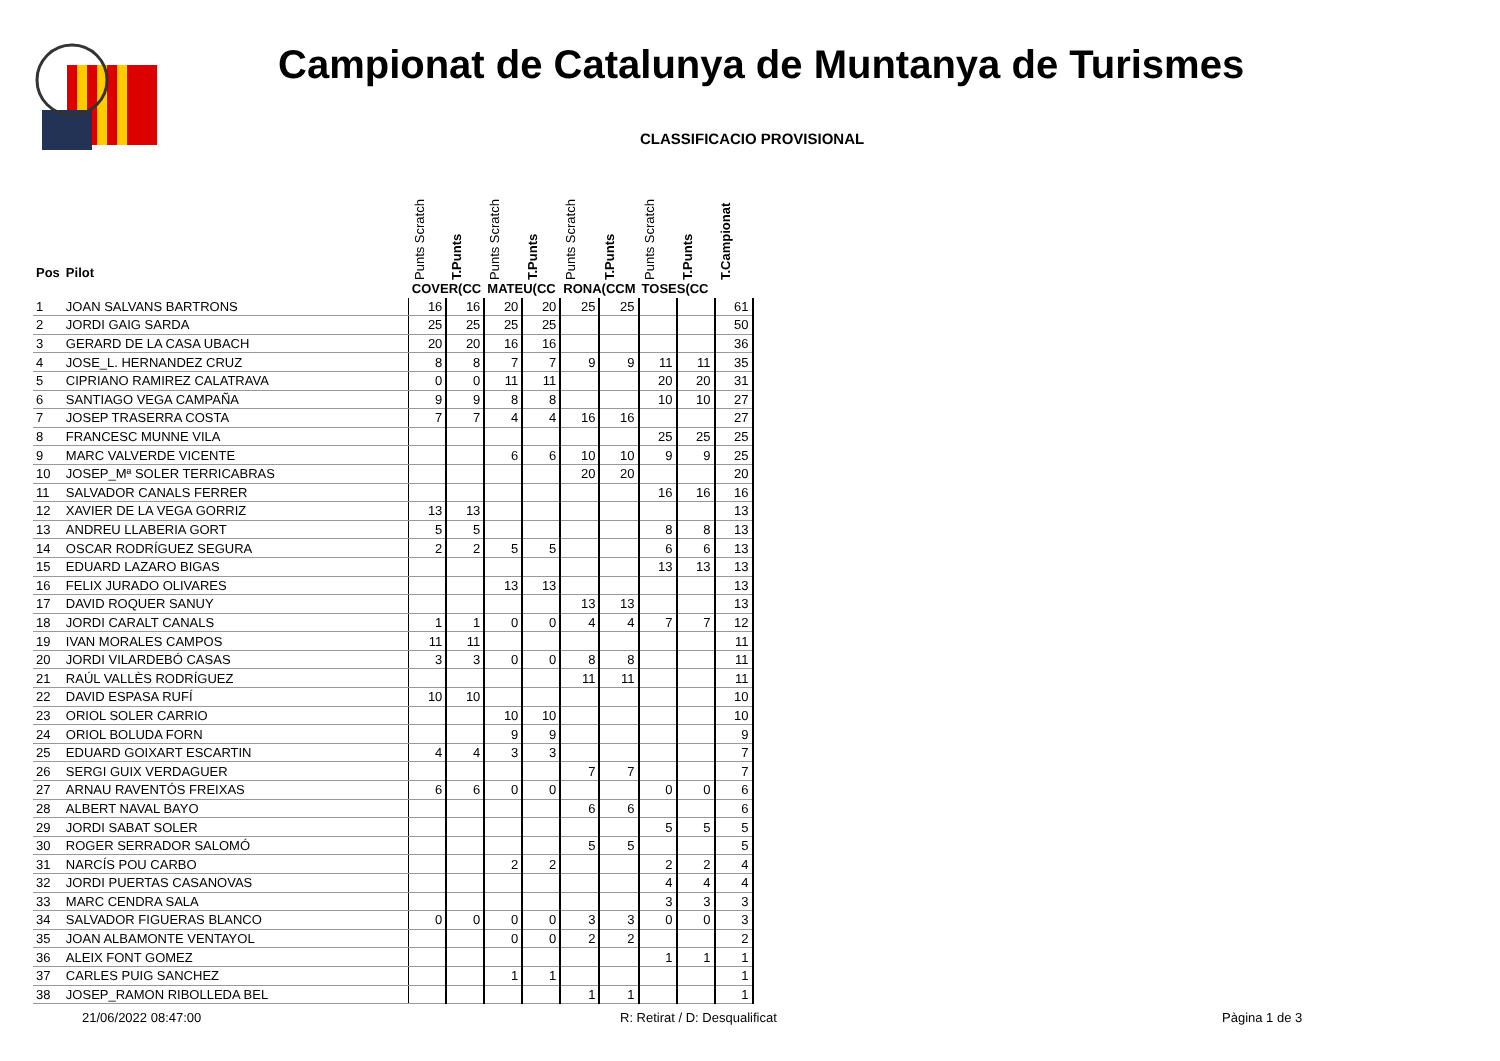Campionat de Catalunya de Muntanya de Turismes
CLASSIFICACIO PROVISIONAL
| Pos | Pilot | Punts Scratch | T.Punts | Punts Scratch | T.Punts | Punts Scratch | T.Punts | Punts Scratch | T.Punts | T.Campionat |
| --- | --- | --- | --- | --- | --- | --- | --- | --- | --- | --- |
| | | COVER(CC | | MATEU(CC | | RONA(CCM | | TOSES(CC | | |
| 1 | JOAN SALVANS BARTRONS | 16 | 16 | 20 | 20 | 25 | 25 | | | 61 |
| 2 | JORDI GAIG SARDA | 25 | 25 | 25 | 25 | | | | | 50 |
| 3 | GERARD DE LA CASA UBACH | 20 | 20 | 16 | 16 | | | | | 36 |
| 4 | JOSE_L. HERNANDEZ CRUZ | 8 | 8 | 7 | 7 | 9 | 9 | 11 | 11 | 35 |
| 5 | CIPRIANO RAMIREZ CALATRAVA | 0 | 0 | 11 | 11 | | | 20 | 20 | 31 |
| 6 | SANTIAGO VEGA CAMPAÑA | 9 | 9 | 8 | 8 | | | 10 | 10 | 27 |
| 7 | JOSEP TRASERRA COSTA | 7 | 7 | 4 | 4 | 16 | 16 | | | 27 |
| 8 | FRANCESC MUNNE VILA | | | | | | | 25 | 25 | 25 |
| 9 | MARC VALVERDE VICENTE | | | 6 | 6 | 10 | 10 | 9 | 9 | 25 |
| 10 | JOSEP_Mª SOLER TERRICABRAS | | | | | 20 | 20 | | | 20 |
| 11 | SALVADOR CANALS FERRER | | | | | | | 16 | 16 | 16 |
| 12 | XAVIER DE LA VEGA GORRIZ | 13 | 13 | | | | | | | 13 |
| 13 | ANDREU LLABERIA GORT | 5 | 5 | | | | | 8 | 8 | 13 |
| 14 | OSCAR RODRÍGUEZ SEGURA | 2 | 2 | 5 | 5 | | | 6 | 6 | 13 |
| 15 | EDUARD LAZARO BIGAS | | | | | | | 13 | 13 | 13 |
| 16 | FELIX JURADO OLIVARES | | | 13 | 13 | | | | | 13 |
| 17 | DAVID ROQUER SANUY | | | | | 13 | 13 | | | 13 |
| 18 | JORDI CARALT CANALS | 1 | 1 | 0 | 0 | 4 | 4 | 7 | 7 | 12 |
| 19 | IVAN MORALES CAMPOS | 11 | 11 | | | | | | | 11 |
| 20 | JORDI VILARDEBÓ CASAS | 3 | 3 | 0 | 0 | 8 | 8 | | | 11 |
| 21 | RAÚL VALLÈS RODRÍGUEZ | | | | | 11 | 11 | | | 11 |
| 22 | DAVID ESPASA RUFÍ | 10 | 10 | | | | | | | 10 |
| 23 | ORIOL SOLER CARRIO | | | 10 | 10 | | | | | 10 |
| 24 | ORIOL BOLUDA FORN | | | 9 | 9 | | | | | 9 |
| 25 | EDUARD GOIXART ESCARTIN | 4 | 4 | 3 | 3 | | | | | 7 |
| 26 | SERGI GUIX VERDAGUER | | | | | 7 | 7 | | | 7 |
| 27 | ARNAU RAVENTÓS FREIXAS | 6 | 6 | 0 | 0 | | | 0 | 0 | 6 |
| 28 | ALBERT NAVAL BAYO | | | | | 6 | 6 | | | 6 |
| 29 | JORDI SABAT SOLER | | | | | | | 5 | 5 | 5 |
| 30 | ROGER SERRADOR SALOMÓ | | | | | 5 | 5 | | | 5 |
| 31 | NARCÍS POU CARBO | | | 2 | 2 | | | 2 | 2 | 4 |
| 32 | JORDI PUERTAS CASANOVAS | | | | | | | 4 | 4 | 4 |
| 33 | MARC CENDRA SALA | | | | | | | 3 | 3 | 3 |
| 34 | SALVADOR FIGUERAS BLANCO | 0 | 0 | 0 | 0 | 3 | 3 | 0 | 0 | 3 |
| 35 | JOAN ALBAMONTE VENTAYOL | | | 0 | 0 | 2 | 2 | | | 2 |
| 36 | ALEIX FONT GOMEZ | | | | | | | 1 | 1 | 1 |
| 37 | CARLES PUIG SANCHEZ | | | 1 | 1 | | | | | 1 |
| 38 | JOSEP_RAMON RIBOLLEDA BEL | | | | | 1 | 1 | | | 1 |
21/06/2022 08:47:00 R: Retirat / D: Desqualificat Pàgina 1 de 3